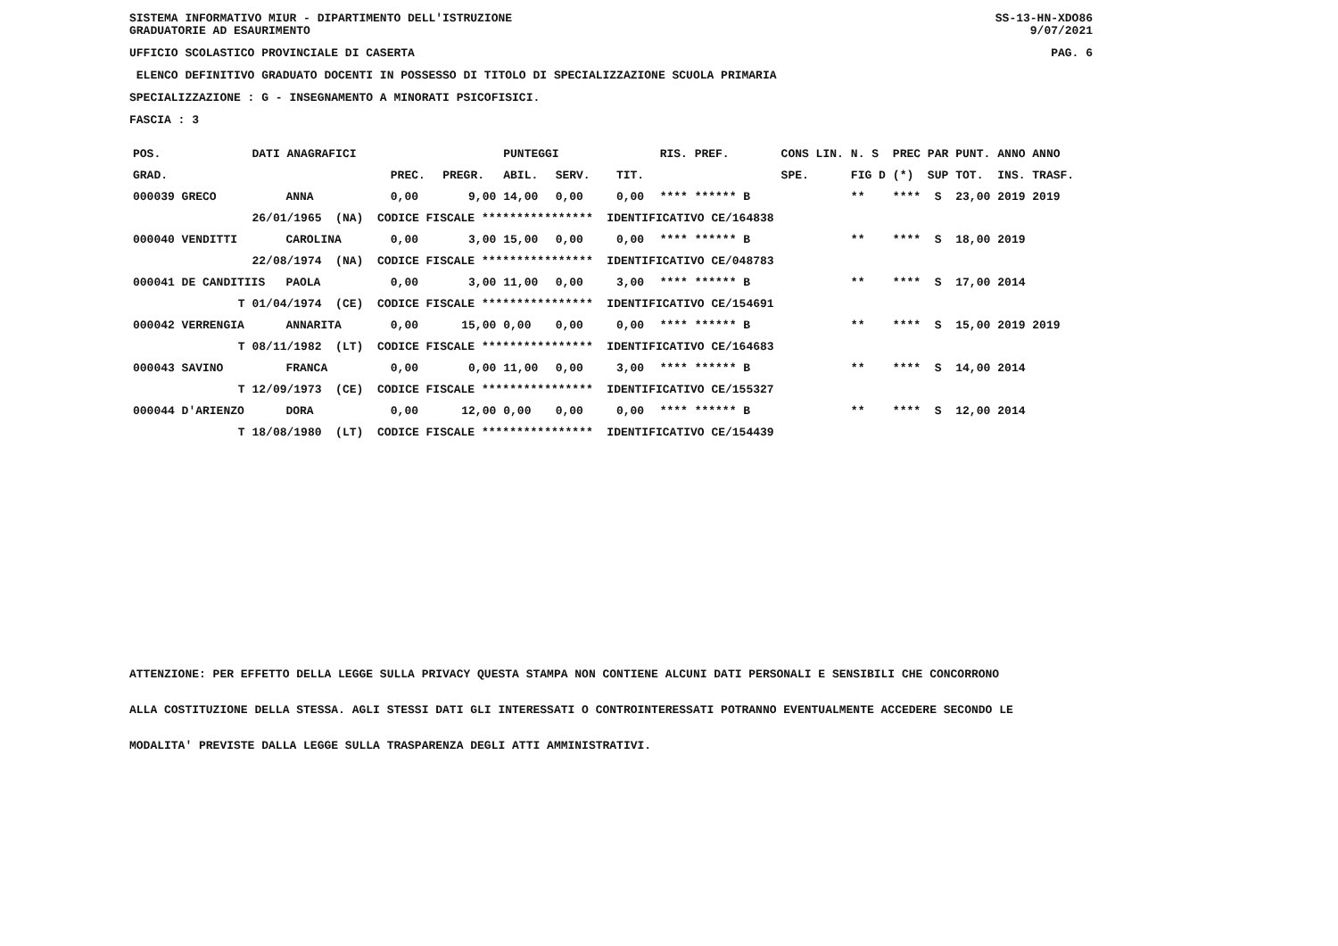SISTEMA INFORMATIVO MIUR - DIPARTIMENTO DELL'ISTRUZIONE GRADUATORIE AD ESAURIMENTO
SS-13-HN-XDO86 9/07/2021
UFFICIO SCOLASTICO PROVINCIALE DI CASERTA PAG. 6
ELENCO DEFINITIVO GRADUATO DOCENTI IN POSSESSO DI TITOLO DI SPECIALIZZAZIONE SCUOLA PRIMARIA
SPECIALIZZAZIONE : G - INSEGNAMENTO A MINORATI PSICOFISICI.
FASCIA : 3
| POS. | DATI ANAGRAFICI | | | | PUNTEGGI | | | | RIS. PREF. | CONS LIN. | N. S | PREC PAR | PUNT. | ANNO ANNO |
| --- | --- | --- | --- | --- | --- | --- | --- | --- | --- | --- | --- | --- | --- | --- |
| GRAD. | | | PREC. | PREGR. | ABIL. | SERV. | | TIT. | | SPE. | FIG D | (*) SUP | TOT. | INS. TRASF. |
| 000039 GRECO | | ANNA | 0,00 | 9,00 | 14,00 | 0,00 | | 0,00 | **** ****** B | | ** | **** S | 23,00 | 2019 2019 |
| | 26/01/1965 (NA) CODICE FISCALE **************** IDENTIFICATIVO CE/164838 | | | | | | | | | | | | | |
| 000040 VENDITTI | | CAROLINA | 0,00 | 3,00 | 15,00 | 0,00 | | 0,00 | **** ****** B | | ** | **** S | 18,00 | 2019 |
| | 22/08/1974 (NA) CODICE FISCALE **************** IDENTIFICATIVO CE/048783 | | | | | | | | | | | | | |
| 000041 DE CANDITIIS | | PAOLA | 0,00 | 3,00 | 11,00 | 0,00 | | 3,00 | **** ****** B | | ** | **** S | 17,00 | 2014 |
| T | 01/04/1974 (CE) CODICE FISCALE **************** IDENTIFICATIVO CE/154691 | | | | | | | | | | | | | |
| 000042 VERRENGIA | | ANNARITA | 0,00 | 15,00 | 0,00 | 0,00 | | 0,00 | **** ****** B | | ** | **** S | 15,00 | 2019 2019 |
| T | 08/11/1982 (LT) CODICE FISCALE **************** IDENTIFICATIVO CE/164683 | | | | | | | | | | | | | |
| 000043 SAVINO | | FRANCA | 0,00 | 0,00 | 11,00 | 0,00 | | 3,00 | **** ****** B | | ** | **** S | 14,00 | 2014 |
| T | 12/09/1973 (CE) CODICE FISCALE **************** IDENTIFICATIVO CE/155327 | | | | | | | | | | | | | |
| 000044 D'ARIENZO | | DORA | 0,00 | 12,00 | 0,00 | 0,00 | | 0,00 | **** ****** B | | ** | **** S | 12,00 | 2014 |
| T | 18/08/1980 (LT) CODICE FISCALE **************** IDENTIFICATIVO CE/154439 | | | | | | | | | | | | | |
ATTENZIONE: PER EFFETTO DELLA LEGGE SULLA PRIVACY QUESTA STAMPA NON CONTIENE ALCUNI DATI PERSONALI E SENSIBILI CHE CONCORRONO
ALLA COSTITUZIONE DELLA STESSA. AGLI STESSI DATI GLI INTERESSATI O CONTROINTERESSATI POTRANNO EVENTUALMENTE ACCEDERE SECONDO LE
MODALITA' PREVISTE DALLA LEGGE SULLA TRASPARENZA DEGLI ATTI AMMINISTRATIVI.